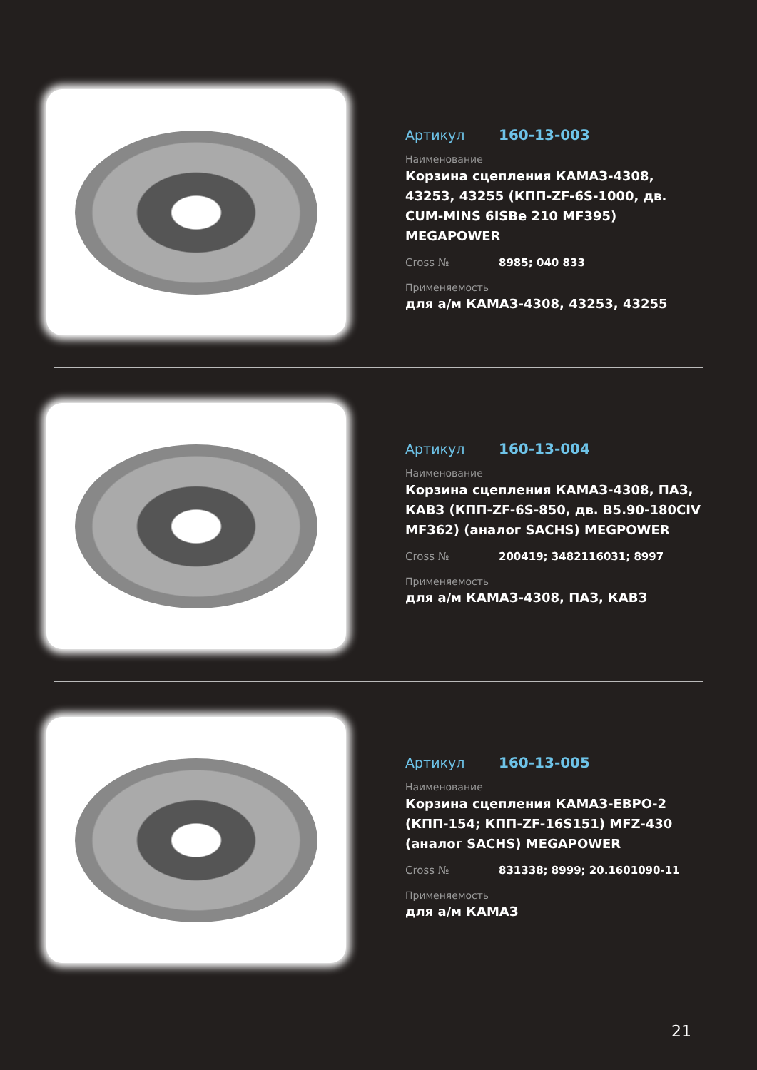Артикул 160-13-003
Наименование
Корзина сцепления КАМАЗ-4308, 43253, 43255 (КПП-ZF-6S-1000, дв. CUM-MINS 6ISBe 210 MF395) MEGAPOWER
Cross № 8985; 040 833
Применяемость
для а/м КАМАЗ-4308, 43253, 43255
Артикул 160-13-004
Наименование
Корзина сцепления КАМАЗ-4308, ПАЗ, КАВЗ (КПП-ZF-6S-850, дв. B5.90-180CIV MF362) (аналог SACHS) MEGPOWER
Cross № 200419; 3482116031; 8997
Применяемость
для а/м КАМАЗ-4308, ПАЗ, КАВЗ
Артикул 160-13-005
Наименование
Корзина сцепления КАМАЗ-ЕВРО-2 (КПП-154; КПП-ZF-16S151) MFZ-430 (аналог SACHS) MEGAPOWER
Cross № 831338; 8999; 20.1601090-11
Применяемость
для а/м КАМАЗ
21